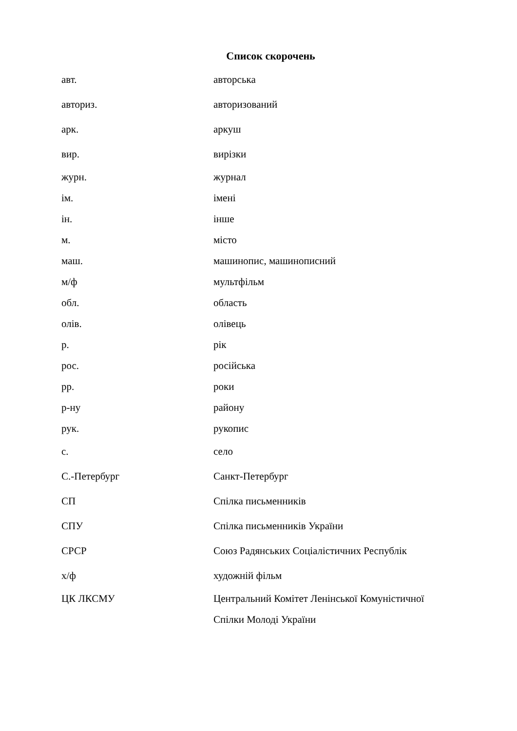Список скорочень
| авт. | авторська |
| авториз. | авторизований |
| арк. | аркуш |
| вир. | вирізки |
| журн. | журнал |
| ім. | імені |
| ін. | інше |
| м. | місто |
| маш. | машинопис, машинописний |
| м/ф | мультфільм |
| обл. | область |
| олів. | олівець |
| р. | рік |
| рос. | російська |
| рр. | роки |
| р-ну | району |
| рук. | рукопис |
| с. | село |
| С.-Петербург | Санкт-Петербург |
| СП | Спілка письменників |
| СПУ | Спілка письменників України |
| СРСР | Союз Радянських Соціалістичних Республік |
| х/ф | художній фільм |
| ЦК ЛКСМУ | Центральний Комітет Ленінської Комуністичної Спілки Молоді України |